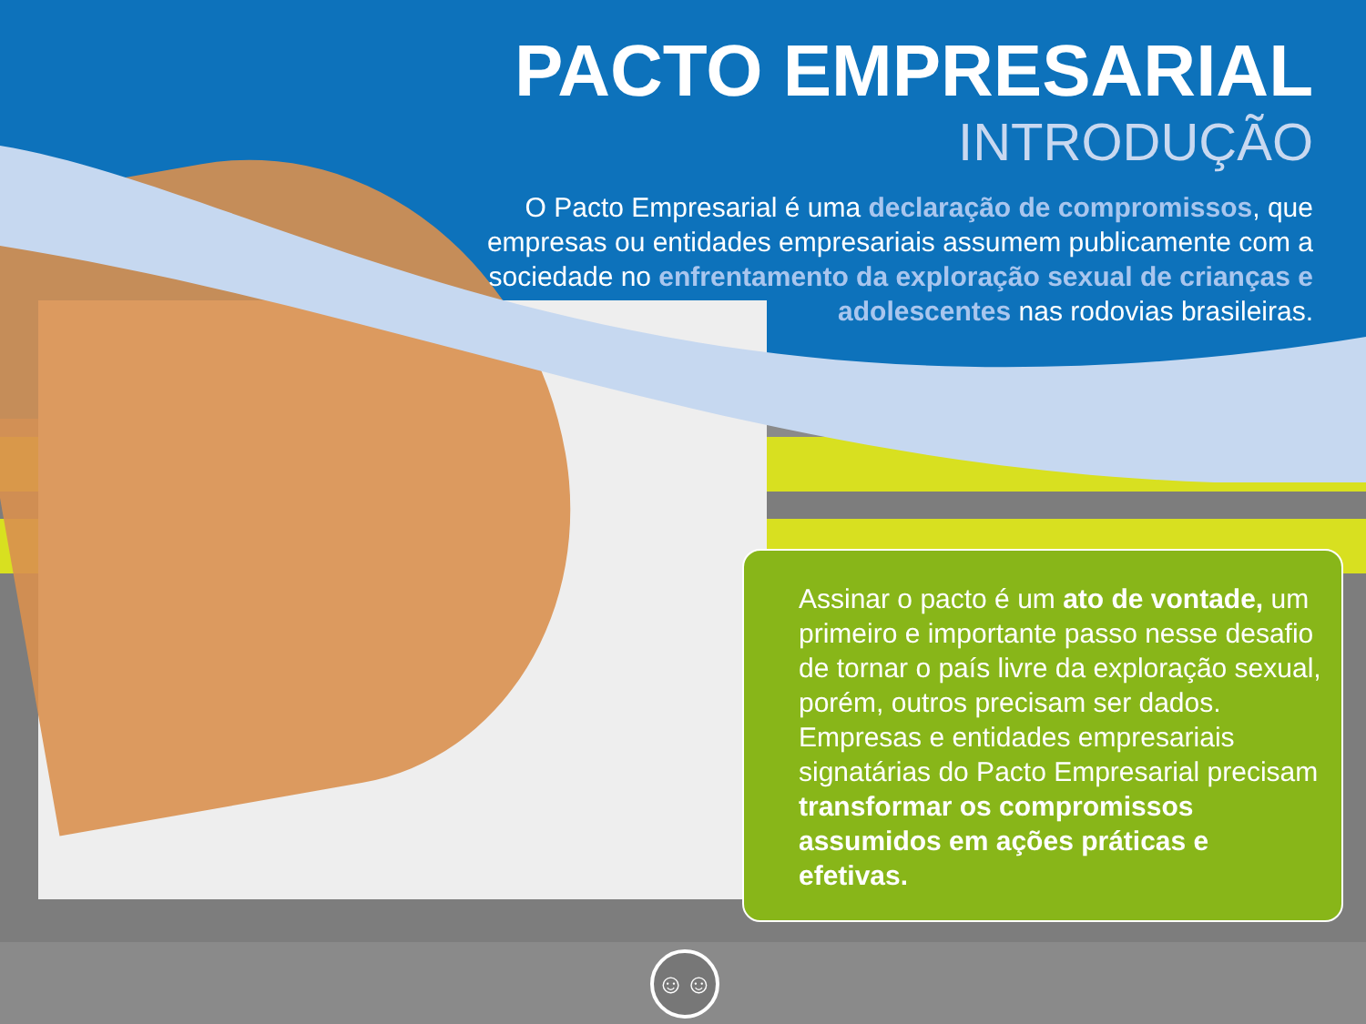PACTO EMPRESARIAL
INTRODUÇÃO
O Pacto Empresarial é uma declaração de compromissos, que empresas ou entidades empresariais assumem publicamente com a sociedade no enfrentamento da exploração sexual de crianças e adolescentes nas rodovias brasileiras.
Assinar o pacto é um ato de vontade, um primeiro e importante passo nesse desafio de tornar o país livre da exploração sexual, porém, outros precisam ser dados. Empresas e entidades empresariais signatárias do Pacto Empresarial precisam transformar os compromissos assumidos em ações práticas e efetivas.
☺☺